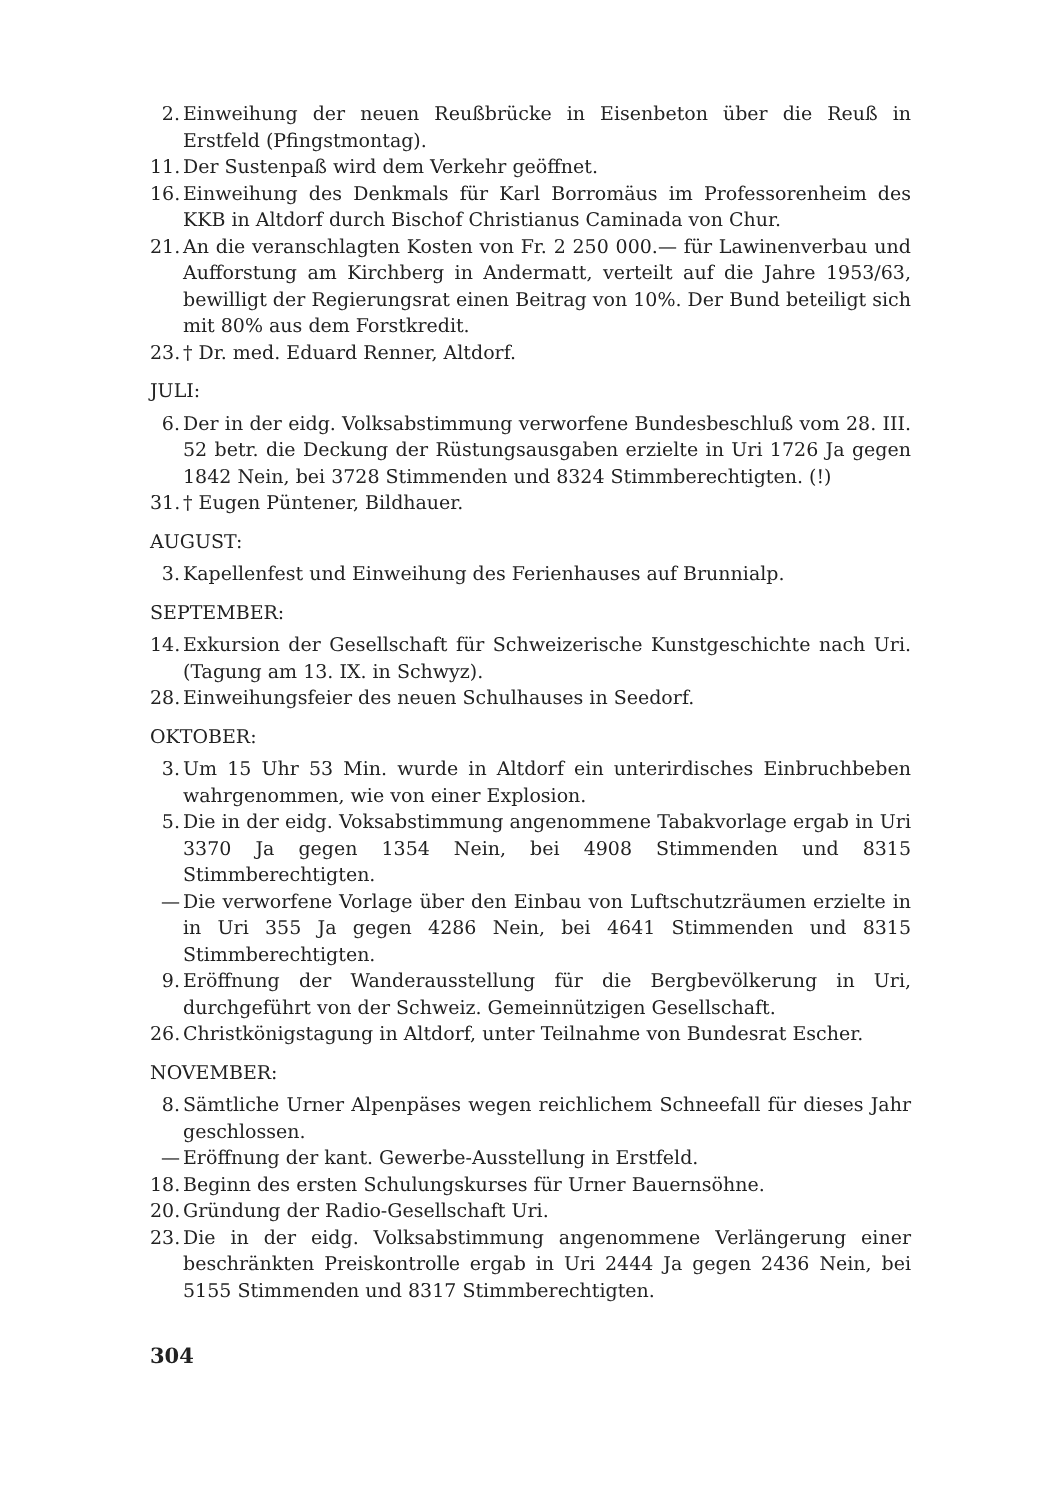2. Einweihung der neuen Reußbrücke in Eisenbeton über die Reuß in Erstfeld (Pfingstmontag).
11. Der Sustenpaß wird dem Verkehr geöffnet.
16. Einweihung des Denkmals für Karl Borromäus im Professorenheim des KKB in Altdorf durch Bischof Christianus Caminada von Chur.
21. An die veranschlagten Kosten von Fr. 2 250 000.— für Lawinenverbau und Aufforstung am Kirchberg in Andermatt, verteilt auf die Jahre 1953/63, bewilligt der Regierungsrat einen Beitrag von 10%. Der Bund beteiligt sich mit 80% aus dem Forstkredit.
23. † Dr. med. Eduard Renner, Altdorf.
JULI:
6. Der in der eidg. Volksabstimmung verworfene Bundesbeschluß vom 28. III. 52 betr. die Deckung der Rüstungsausgaben erzielte in Uri 1726 Ja gegen 1842 Nein, bei 3728 Stimmenden und 8324 Stimmberechtigten. (!)
31. † Eugen Püntener, Bildhauer.
AUGUST:
3. Kapellenfest und Einweihung des Ferienhauses auf Brunnialp.
SEPTEMBER:
14. Exkursion der Gesellschaft für Schweizerische Kunstgeschichte nach Uri. (Tagung am 13. IX. in Schwyz).
28. Einweihungsfeier des neuen Schulhauses in Seedorf.
OKTOBER:
3. Um 15 Uhr 53 Min. wurde in Altdorf ein unterirdisches Einbruchbeben wahrgenommen, wie von einer Explosion.
5. Die in der eidg. Voksabstimmung angenommene Tabakvorlage ergab in Uri 3370 Ja gegen 1354 Nein, bei 4908 Stimmenden und 8315 Stimmberechtigten.
— Die verworfene Vorlage über den Einbau von Luftschutzräumen erzielte in in Uri 355 Ja gegen 4286 Nein, bei 4641 Stimmenden und 8315 Stimmberechtigten.
9. Eröffnung der Wanderausstellung für die Bergbevölkerung in Uri, durchgeführt von der Schweiz. Gemeinnützigen Gesellschaft.
26. Christkönigstagung in Altdorf, unter Teilnahme von Bundesrat Escher.
NOVEMBER:
8. Sämtliche Urner Alpenpäses wegen reichlichem Schneefall für dieses Jahr geschlossen.
— Eröffnung der kant. Gewerbe-Ausstellung in Erstfeld.
18. Beginn des ersten Schulungskurses für Urner Bauernsöhne.
20. Gründung der Radio-Gesellschaft Uri.
23. Die in der eidg. Volksabstimmung angenommene Verlängerung einer beschränkten Preiskontrolle ergab in Uri 2444 Ja gegen 2436 Nein, bei 5155 Stimmenden und 8317 Stimmberechtigten.
304